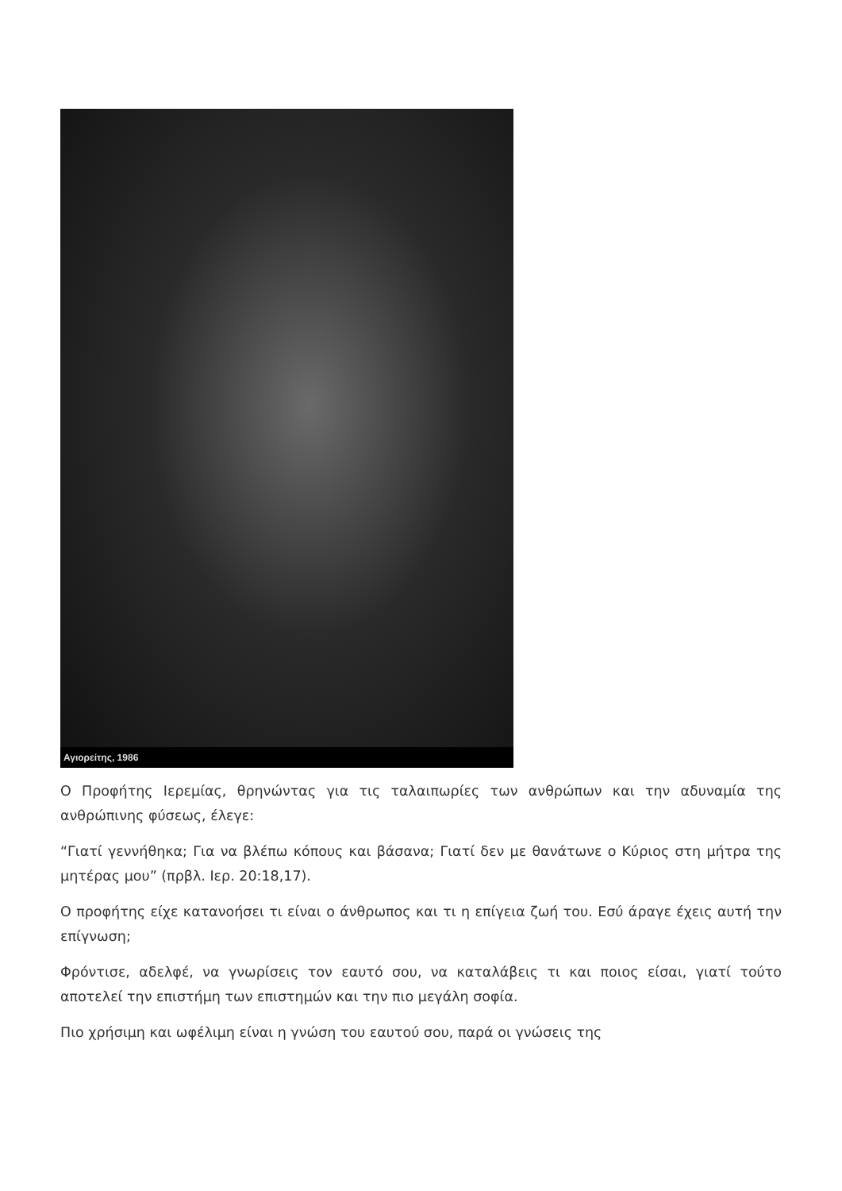Αγιορείτης, 1986
Ο Προφήτης Ιερεμίας, θρηνώντας για τις ταλαιπωρίες των ανθρώπων και την αδυναμία της ανθρώπινης φύσεως, έλεγε:
“Γιατί γεννήθηκα; Για να βλέπω κόπους και βάσανα; Γιατί δεν με θανάτωνε ο Κύριος στη μήτρα της μητέρας μου” (πρβλ. Ιερ. 20:18,17).
Ο προφήτης είχε κατανοήσει τι είναι ο άνθρωπος και τι η επίγεια ζωή του. Εσύ άραγε έχεις αυτή την επίγνωση;
Φρόντισε, αδελφέ, να γνωρίσεις τον εαυτό σου, να καταλάβεις τι και ποιος είσαι, γιατί τούτο αποτελεί την επιστήμη των επιστημών και την πιο μεγάλη σοφία.
Πιο χρήσιμη και ωφέλιμη είναι η γνώση του εαυτού σου, παρά οι γνώσεις της